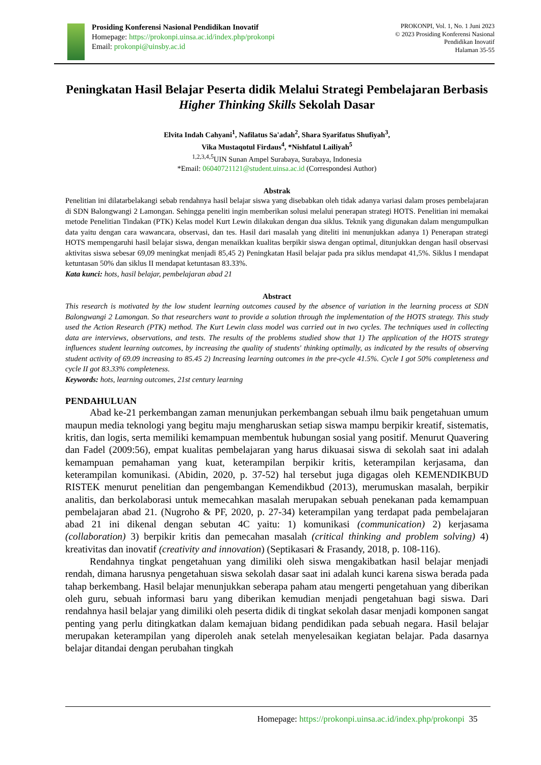Prosiding Konferensi Nasional Pendidikan Inovatif
Homepage: https://prokonpi.uinsa.ac.id/index.php/prokonpi
Email: prokonpi@uinsby.ac.id
PROKONPI, Vol. 1, No. 1 Juni 2023
© 2023 Prosiding Konferensi Nasional
Pendidikan Inovatif
Halaman 35-55
Peningkatan Hasil Belajar Peserta didik Melalui Strategi Pembelajaran Berbasis Higher Thinking Skills Sekolah Dasar
Elvita Indah Cahyani<sup>1</sup>, Nafilatus Sa'adah<sup>2</sup>, Shara Syarifatus Shufiyah<sup>3</sup>,
Vika Mustaqotul Firdaus<sup>4</sup>, *Nishfatul Lailiyah<sup>5</sup>
<sup>1,2,3,4,5</sup>UIN Sunan Ampel Surabaya, Surabaya, Indonesia
*Email: 06040721121@student.uinsa.ac.id (Correspondesi Author)
Abstrak
Penelitian ini dilatarbelakangi sebab rendahnya hasil belajar siswa yang disebabkan oleh tidak adanya variasi dalam proses pembelajaran di SDN Balongwangi 2 Lamongan. Sehingga peneliti ingin memberikan solusi melalui penerapan strategi HOTS. Penelitian ini memakai metode Penelitian Tindakan (PTK) Kelas model Kurt Lewin dilakukan dengan dua siklus. Teknik yang digunakan dalam mengumpulkan data yaitu dengan cara wawancara, observasi, dan tes. Hasil dari masalah yang diteliti ini menunjukkan adanya 1) Penerapan strategi HOTS mempengaruhi hasil belajar siswa, dengan menaikkan kualitas berpikir siswa dengan optimal, ditunjukkan dengan hasil observasi aktivitas siswa sebesar 69,09 meningkat menjadi 85,45 2) Peningkatan Hasil belajar pada pra siklus mendapat 41,5%. Siklus I mendapat ketuntasan 50% dan siklus II mendapat ketuntasan 83.33%.
Kata kunci: hots, hasil belajar, pembelajaran abad 21
Abstract
This research is motivated by the low student learning outcomes caused by the absence of variation in the learning process at SDN Balongwangi 2 Lamongan. So that researchers want to provide a solution through the implementation of the HOTS strategy. This study used the Action Research (PTK) method. The Kurt Lewin class model was carried out in two cycles. The techniques used in collecting data are interviews, observations, and tests. The results of the problems studied show that 1) The application of the HOTS strategy influences student learning outcomes, by increasing the quality of students' thinking optimally, as indicated by the results of observing student activity of 69.09 increasing to 85.45 2) Increasing learning outcomes in the pre-cycle 41.5%. Cycle I got 50% completeness and cycle II got 83.33% completeness.
Keywords: hots, learning outcomes, 21st century learning
PENDAHULUAN
Abad ke-21 perkembangan zaman menunjukan perkembangan sebuah ilmu baik pengetahuan umum maupun media teknologi yang begitu maju mengharuskan setiap siswa mampu berpikir kreatif, sistematis, kritis, dan logis, serta memiliki kemampuan membentuk hubungan sosial yang positif. Menurut Quavering dan Fadel (2009:56), empat kualitas pembelajaran yang harus dikuasai siswa di sekolah saat ini adalah kemampuan pemahaman yang kuat, keterampilan berpikir kritis, keterampilan kerjasama, dan keterampilan komunikasi. (Abidin, 2020, p. 37-52) hal tersebut juga digagas oleh KEMENDIKBUD RISTEK menurut penelitian dan pengembangan Kemendikbud (2013), merumuskan masalah, berpikir analitis, dan berkolaborasi untuk memecahkan masalah merupakan sebuah penekanan pada kemampuan pembelajaran abad 21. (Nugroho & PF, 2020, p. 27-34) keterampilan yang terdapat pada pembelajaran abad 21 ini dikenal dengan sebutan 4C yaitu: 1) komunikasi (communication) 2) kerjasama (collaboration) 3) berpikir kritis dan pemecahan masalah (critical thinking and problem solving) 4) kreativitas dan inovatif (creativity and innovation) (Septikasari & Frasandy, 2018, p. 108-116).
Rendahnya tingkat pengetahuan yang dimiliki oleh siswa mengakibatkan hasil belajar menjadi rendah, dimana harusnya pengetahuan siswa sekolah dasar saat ini adalah kunci karena siswa berada pada tahap berkembang. Hasil belajar menunjukkan seberapa paham atau mengerti pengetahuan yang diberikan oleh guru, sebuah informasi baru yang diberikan kemudian menjadi pengetahuan bagi siswa. Dari rendahnya hasil belajar yang dimiliki oleh peserta didik di tingkat sekolah dasar menjadi komponen sangat penting yang perlu ditingkatkan dalam kemajuan bidang pendidikan pada sebuah negara. Hasil belajar merupakan keterampilan yang diperoleh anak setelah menyelesaikan kegiatan belajar. Pada dasarnya belajar ditandai dengan perubahan tingkah
Homepage: https://prokonpi.uinsa.ac.id/index.php/prokonpi 35